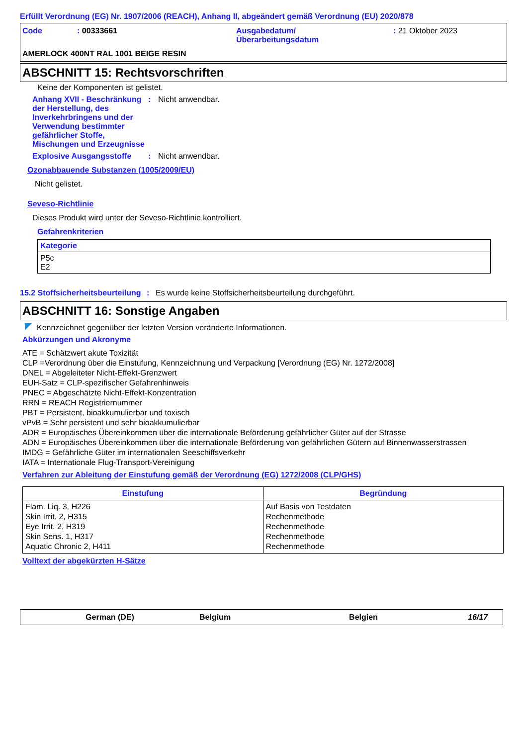Erfüllt Verordnung (EG) Nr. 1907/2006 (REACH), Anhang II, abgeändert gemäß Verordnung (EU) 2020/878
Code : 00333661 Ausgabedatum/
Überarbeitungsdatum
: 21 Oktober 2023
AMERLOCK 400NT RAL 1001 BEIGE RESIN
ABSCHNITT 15: Rechtsvorschriften
Keine der Komponenten ist gelistet.
Anhang XVII - Beschränkung der Herstellung, des Inverkehrbringens und der Verwendung bestimmter gefährlicher Stoffe, Mischungen und Erzeugnisse
: Nicht anwendbar.
Explosive Ausgangsstoffe : Nicht anwendbar.
Ozonabbauende Substanzen (1005/2009/EU)
Nicht gelistet.
Seveso-Richtlinie
Dieses Produkt wird unter der Seveso-Richtlinie kontrolliert.
Gefahrenkriterien
| Kategorie |
| --- |
| P5c E2 |
15.2 Stoffsicherheitsbeurteilung
: Es wurde keine Stoffsicherheitsbeurteilung durchgeführt.
ABSCHNITT 16: Sonstige Angaben
Kennzeichnet gegenüber der letzten Version veränderte Informationen.
Abkürzungen und Akronyme
ATE = Schätzwert akute Toxizität
CLP =Verordnung über die Einstufung, Kennzeichnung und Verpackung [Verordnung (EG) Nr. 1272/2008]
DNEL = Abgeleiteter Nicht-Effekt-Grenzwert
EUH-Satz = CLP-spezifischer Gefahrenhinweis
PNEC = Abgeschätzte Nicht-Effekt-Konzentration
RRN = REACH Registriernummer
PBT = Persistent, bioakkumulierbar und toxisch
vPvB = Sehr persistent und sehr bioakkumulierbar
ADR = Europäisches Übereinkommen über die internationale Beförderung gefährlicher Güter auf der Strasse
ADN = Europäisches Übereinkommen über die internationale Beförderung von gefährlichen Gütern auf Binnenwasserstrassen
IMDG = Gefährliche Güter im internationalen Seeschiffsverkehr
IATA = Internationale Flug-Transport-Vereinigung
Verfahren zur Ableitung der Einstufung gemäß der Verordnung (EG) 1272/2008 (CLP/GHS)
| Einstufung | Begründung |
| --- | --- |
| Flam. Liq. 3, H226 Skin Irrit. 2, H315 Eye Irrit. 2, H319 Skin Sens. 1, H317 Aquatic Chronic 2, H411 | Auf Basis von Testdaten Rechenmethode Rechenmethode Rechenmethode Rechenmethode |
Volltext der abgekürzten H-Sätze
German (DE) Belgium Belgien 16/17